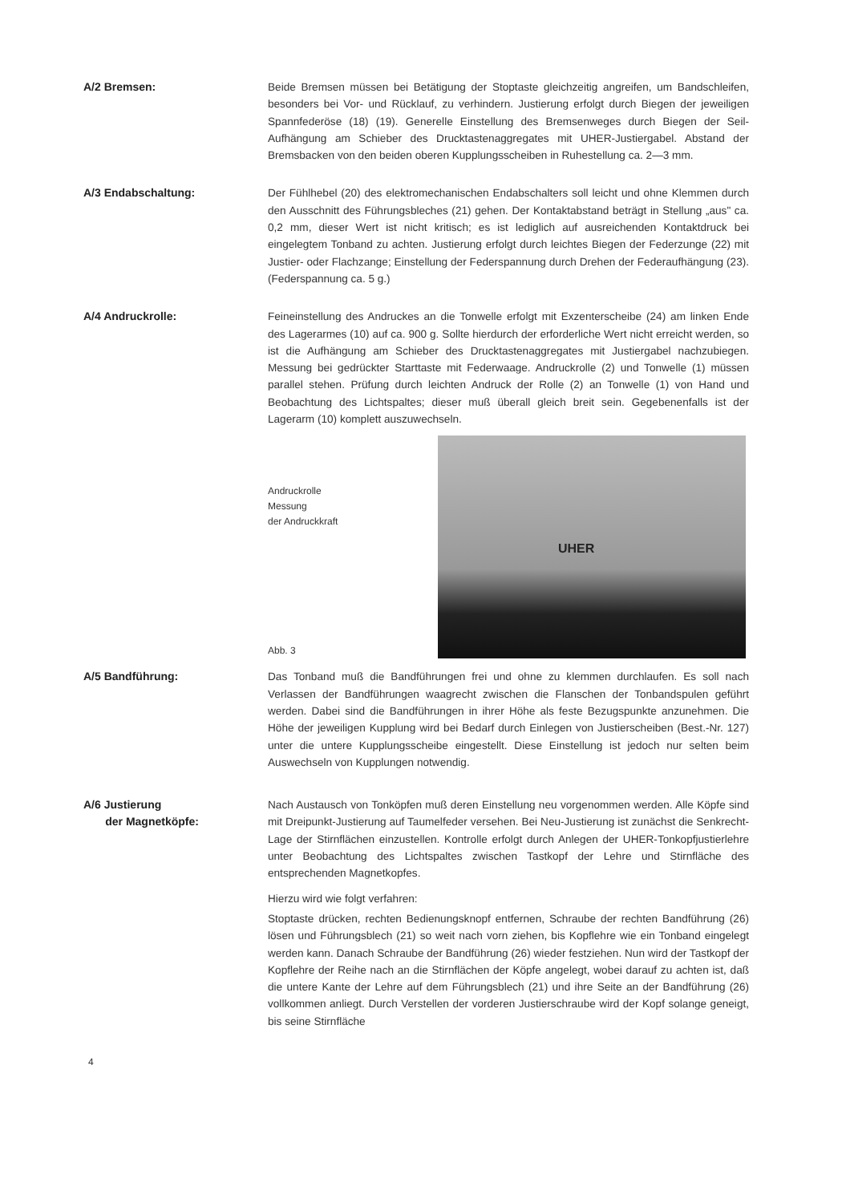A/2 Bremsen: Beide Bremsen müssen bei Betätigung der Stoptaste gleichzeitig angreifen, um Bandschleifen, besonders bei Vor- und Rücklauf, zu verhindern. Justierung erfolgt durch Biegen der jeweiligen Spannfederöse (18) (19). Generelle Einstellung des Bremsenweges durch Biegen der Seil-Aufhängung am Schieber des Drucktastenaggregates mit UHER-Justiergabel. Abstand der Bremsbacken von den beiden oberen Kupplungsscheiben in Ruhestellung ca. 2—3 mm.
A/3 Endabschaltung: Der Fühlhebel (20) des elektromechanischen Endabschalters soll leicht und ohne Klemmen durch den Ausschnitt des Führungsbleches (21) gehen. Der Kontaktabstand beträgt in Stellung „aus" ca. 0,2 mm, dieser Wert ist nicht kritisch; es ist lediglich auf ausreichenden Kontaktdruck bei eingelegtem Tonband zu achten. Justierung erfolgt durch leichtes Biegen der Federzunge (22) mit Justier- oder Flachzange; Einstellung der Federspannung durch Drehen der Federaufhängung (23). (Federspannung ca. 5 g.)
A/4 Andruckrolle: Feineinstellung des Andruckes an die Tonwelle erfolgt mit Exzenterscheibe (24) am linken Ende des Lagerarmes (10) auf ca. 900 g. Sollte hierdurch der erforderliche Wert nicht erreicht werden, so ist die Aufhängung am Schieber des Drucktastenaggregates mit Justiergabel nachzubiegen. Messung bei gedrückter Starttaste mit Federwaage. Andruckrolle (2) und Tonwelle (1) müssen parallel stehen. Prüfung durch leichten Andruck der Rolle (2) an Tonwelle (1) von Hand und Beobachtung des Lichtspaltes; dieser muß überall gleich breit sein. Gegebenenfalls ist der Lagerarm (10) komplett auszuwechseln.
Andruckrolle
Messung
der Andruckkraft
Abb. 3
UHER
A/5 Bandführung: Das Tonband muß die Bandführungen frei und ohne zu klemmen durchlaufen. Es soll nach Verlassen der Bandführungen waagrecht zwischen die Flanschen der Tonbandspulen geführt werden. Dabei sind die Bandführungen in ihrer Höhe als feste Bezugspunkte anzunehmen. Die Höhe der jeweiligen Kupplung wird bei Bedarf durch Einlegen von Justierscheiben (Best.-Nr. 127) unter die untere Kupplungsscheibe eingestellt. Diese Einstellung ist jedoch nur selten beim Auswechseln von Kupplungen notwendig.
A/6 Justierung
der Magnetköpfe:
Nach Austausch von Tonköpfen muß deren Einstellung neu vorgenommen werden. Alle Köpfe sind mit Dreipunkt-Justierung auf Taumelfeder versehen. Bei Neu-Justierung ist zunächst die Senkrecht-Lage der Stirnflächen einzustellen. Kontrolle erfolgt durch Anlegen der UHER-Tonkopfjustierlehre unter Beobachtung des Lichtspaltes zwischen Tastkopf der Lehre und Stirnfläche des entsprechenden Magnetkopfes.
Hierzu wird wie folgt verfahren:
Stoptaste drücken, rechten Bedienungsknopf entfernen, Schraube der rechten Bandführung (26) lösen und Führungsblech (21) so weit nach vorn ziehen, bis Kopflehre wie ein Tonband eingelegt werden kann. Danach Schraube der Bandführung (26) wieder festziehen. Nun wird der Tastkopf der Kopflehre der Reihe nach an die Stirnflächen der Köpfe angelegt, wobei darauf zu achten ist, daß die untere Kante der Lehre auf dem Führungsblech (21) und ihre Seite an der Bandführung (26) vollkommen anliegt. Durch Verstellen der vorderen Justierschraube wird der Kopf solange geneigt, bis seine Stirnfläche
4